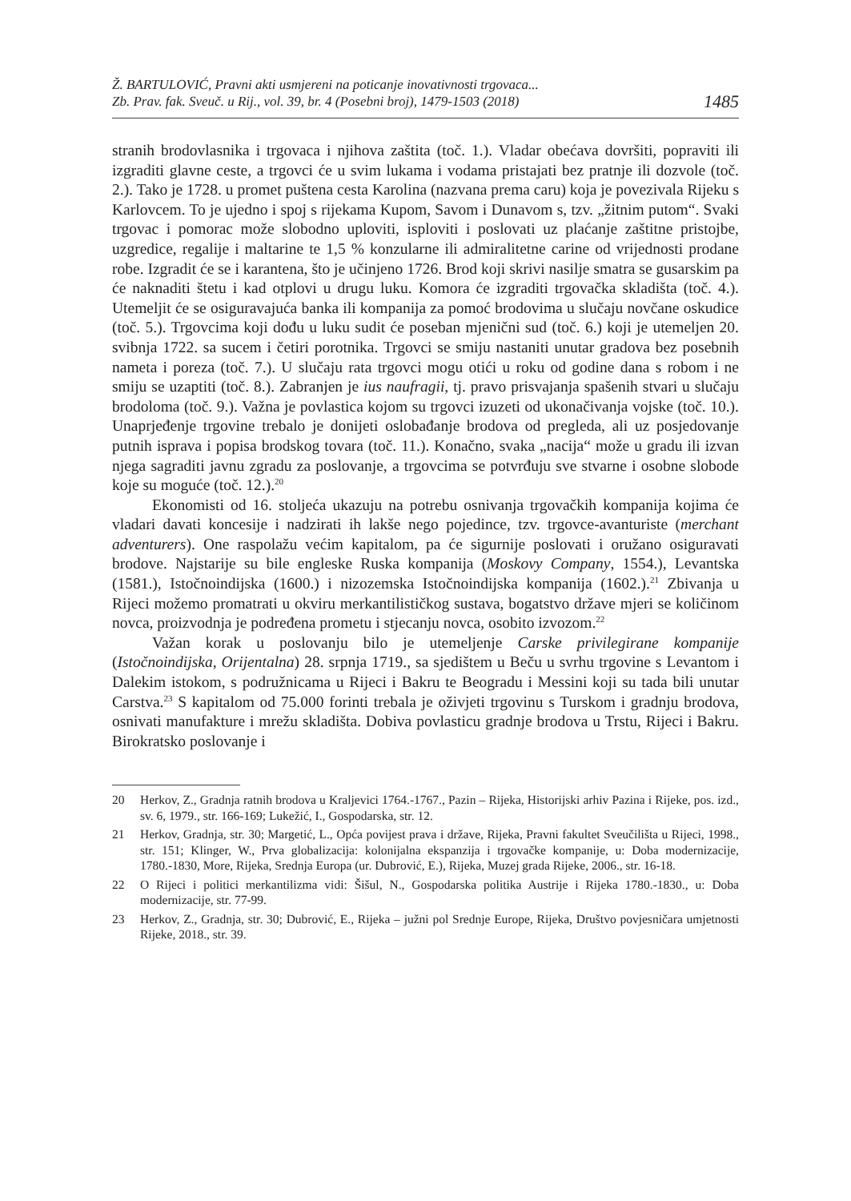Ž. BARTULOVIĆ, Pravni akti usmjereni na poticanje inovativnosti trgovaca...
Zb. Prav. fak. Sveuč. u Rij., vol. 39, br. 4 (Posebni broj), 1479-1503 (2018)
1485
stranih brodovlasnika i trgovaca i njihova zaštita (toč. 1.). Vladar obećava dovršiti, popraviti ili izgraditi glavne ceste, a trgovci će u svim lukama i vodama pristajati bez pratnje ili dozvole (toč. 2.). Tako je 1728. u promet puštena cesta Karolina (nazvana prema caru) koja je povezivala Rijeku s Karlovcem. To je ujedno i spoj s rijekama Kupom, Savom i Dunavom s, tzv. „žitnim putom“. Svaki trgovac i pomorac može slobodno uploviti, isploviti i poslovati uz plaćanje zaštitne pristojbe, uzgredice, regalije i maltarine te 1,5 % konzularne ili admiralitetne carine od vrijednosti prodane robe. Izgradit će se i karantena, što je učinjeno 1726. Brod koji skrivi nasilje smatra se gusarskim pa će naknaditi štetu i kad otplovi u drugu luku. Komora će izgraditi trgovačka skladišta (toč. 4.). Utemeljit će se osiguravajuća banka ili kompanija za pomoć brodovima u slučaju novčane oskudice (toč. 5.). Trgovcima koji dođu u luku sudit će poseban mjenični sud (toč. 6.) koji je utemeljen 20. svibnja 1722. sa sucem i četiri porotnika. Trgovci se smiju nastaniti unutar gradova bez posebnih nameta i poreza (toč. 7.). U slučaju rata trgovci mogu otići u roku od godine dana s robom i ne smiju se uzaptiti (toč. 8.). Zabranjen je ius naufragii, tj. pravo prisvajanja spašenih stvari u slučaju brodoloma (toč. 9.). Važna je povlastica kojom su trgovci izuzeti od ukonačivanja vojske (toč. 10.). Unaprjeđenje trgovine trebalo je donijeti oslobađanje brodova od pregleda, ali uz posjedovanje putnih isprava i popisa brodskog tovara (toč. 11.). Konačno, svaka „nacija“ može u gradu ili izvan njega sagraditi javnu zgradu za poslovanje, a trgovcima se potvrđuju sve stvarne i osobne slobode koje su moguće (toč. 12.).<sup>20</sup>
Ekonomisti od 16. stoljeća ukazuju na potrebu osnivanja trgovačkih kompanija kojima će vladari davati koncesije i nadzirati ih lakše nego pojedince, tzv. trgovce-avanturiste (merchant adventurers). One raspolažu većim kapitalom, pa će sigurnije poslovati i oružano osiguravati brodove. Najstarije su bile engleske Ruska kompanija (Moskovy Company, 1554.), Levantska (1581.), Istočnoindijska (1600.) i nizozemska Istočnoindijska kompanija (1602.).<sup>21</sup> Zbivanja u Rijeci možemo promatrati u okviru merkantilističkog sustava, bogatstvo države mjeri se količinom novca, proizvodnja je podređena prometu i stjecanju novca, osobito izvozom.<sup>22</sup>
Važan korak u poslovanju bilo je utemeljenje Carske privilegirane kompanije (Istočnoindijska, Orijentalna) 28. srpnja 1719., sa sjedištem u Beču u svrhu trgovine s Levantom i Dalekim istokom, s podružnicama u Rijeci i Bakru te Beogradu i Messini koji su tada bili unutar Carstva.<sup>23</sup> S kapitalom od 75.000 forinti trebala je oživjeti trgovinu s Turskom i gradnju brodova, osnivati manufakture i mrežu skladišta. Dobiva povlasticu gradnje brodova u Trstu, Rijeci i Bakru. Birokratsko poslovanje i
20 Herkov, Z., Gradnja ratnih brodova u Kraljevici 1764.-1767., Pazin – Rijeka, Historijski arhiv Pazina i Rijeke, pos. izd., sv. 6, 1979., str. 166-169; Lukežić, I., Gospodarska, str. 12.
21 Herkov, Gradnja, str. 30; Margetić, L., Opća povijest prava i države, Rijeka, Pravni fakultet Sveučilišta u Rijeci, 1998., str. 151; Klinger, W., Prva globalizacija: kolonijalna ekspanzija i trgovačke kompanije, u: Doba modernizacije, 1780.-1830, More, Rijeka, Srednja Europa (ur. Dubrović, E.), Rijeka, Muzej grada Rijeke, 2006., str. 16-18.
22 O Rijeci i politici merkantilizma vidi: Šišul, N., Gospodarska politika Austrije i Rijeka 1780.-1830., u: Doba modernizacije, str. 77-99.
23 Herkov, Z., Gradnja, str. 30; Dubrović, E., Rijeka – južni pol Srednje Europe, Rijeka, Društvo povjesničara umjetnosti Rijeke, 2018., str. 39.